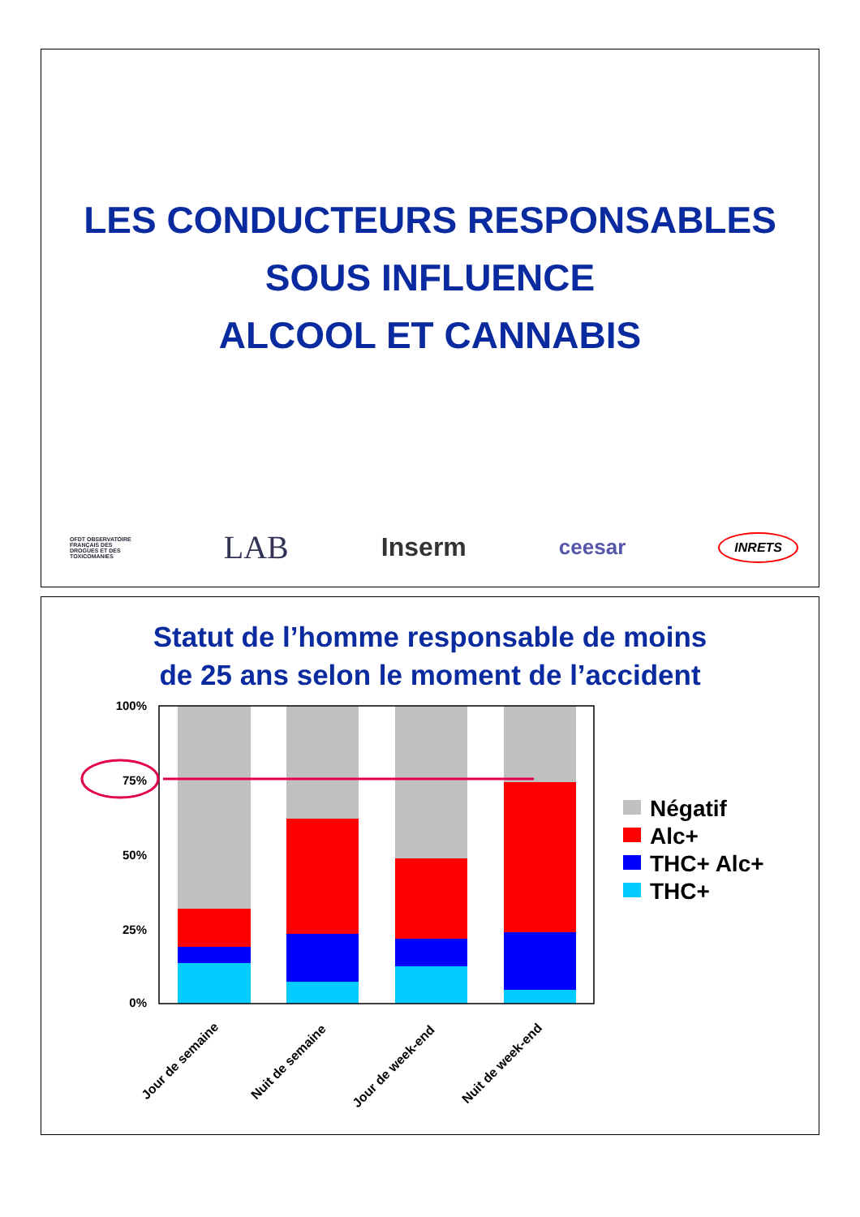LES CONDUCTEURS RESPONSABLES
SOUS INFLUENCE
ALCOOL ET CANNABIS
OFDT OBSERVATOIRE
FRANÇAIS DES
DROGUES ET DES
TOXICOMANIES LAB Inserm ceesar INRETS
Statut de l’homme responsable de moins
de 25 ans selon le moment de l’accident
100%
75%
50%
25%
0%
Jour de semaine
Nuit de semaine
Jour de week-end
Nuit de week-end
Négatif
Alc+
THC+ Alc+
THC+